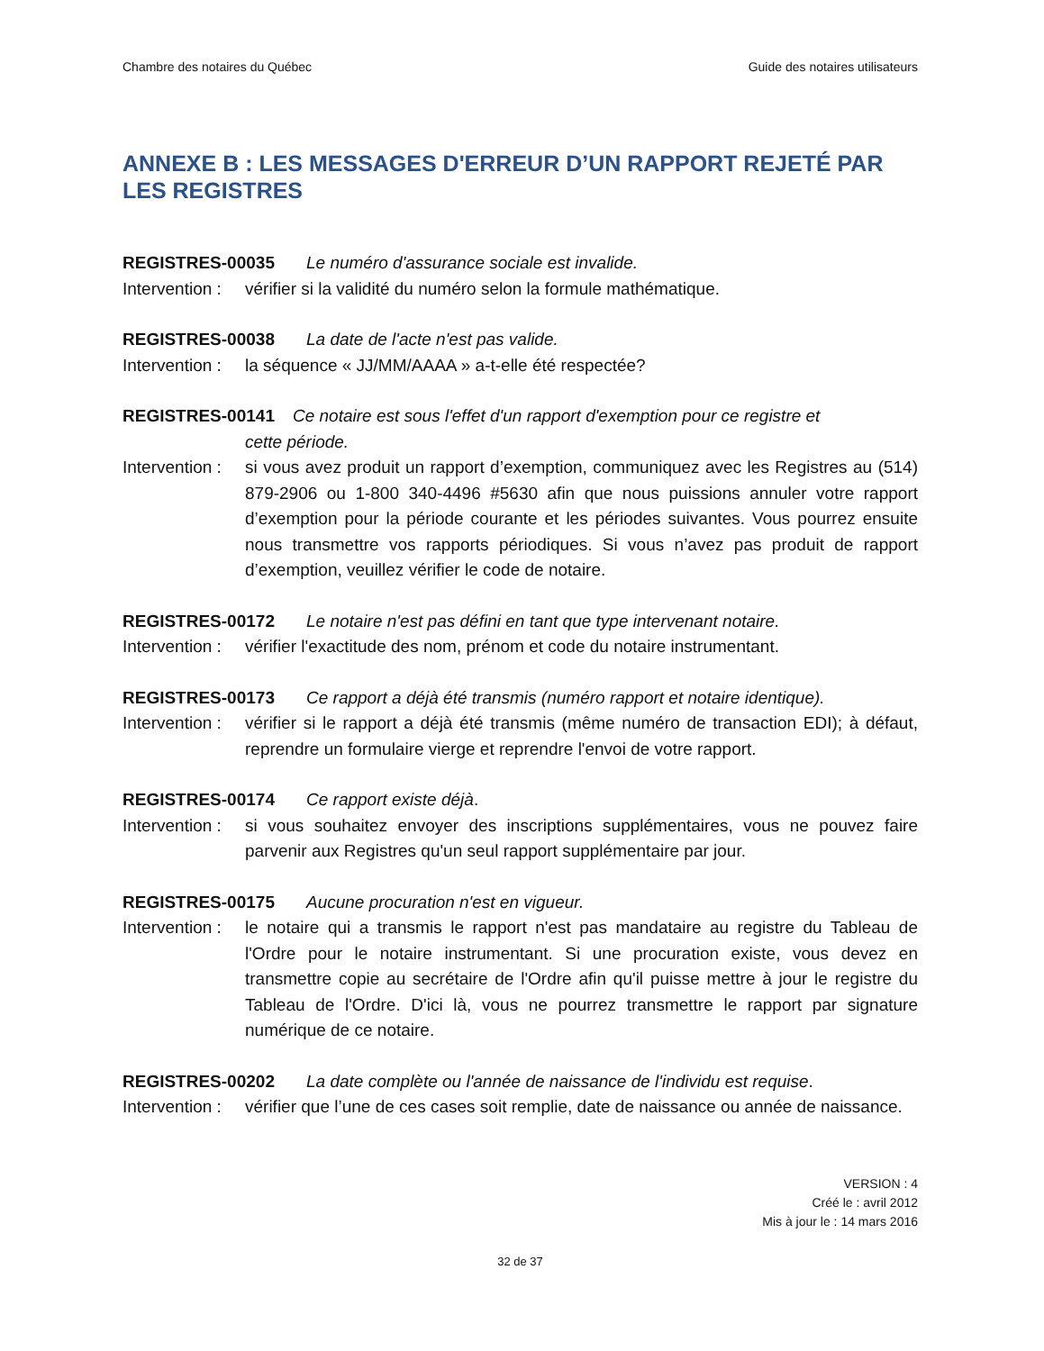Chambre des notaires du Québec Guide des notaires utilisateurs
ANNEXE B : LES MESSAGES D'ERREUR D’UN RAPPORT REJETÉ PAR LES REGISTRES
REGISTRES-00035 Le numéro d'assurance sociale est invalide.
Intervention : vérifier si la validité du numéro selon la formule mathématique.
REGISTRES-00038 La date de l'acte n'est pas valide.
Intervention : la séquence « JJ/MM/AAAA » a-t-elle été respectée?
REGISTRES-00141 Ce notaire est sous l'effet d'un rapport d'exemption pour ce registre et
cette période.
Intervention : si vous avez produit un rapport d’exemption, communiquez avec les Registres au (514) 879-2906 ou 1-800 340-4496 #5630 afin que nous puissions annuler votre rapport d’exemption pour la période courante et les périodes suivantes. Vous pourrez ensuite nous transmettre vos rapports périodiques. Si vous n’avez pas produit de rapport d’exemption, veuillez vérifier le code de notaire.
REGISTRES-00172 Le notaire n'est pas défini en tant que type intervenant notaire.
Intervention : vérifier l'exactitude des nom, prénom et code du notaire instrumentant.
REGISTRES-00173 Ce rapport a déjà été transmis (numéro rapport et notaire identique).
Intervention : vérifier si le rapport a déjà été transmis (même numéro de transaction EDI); à défaut, reprendre un formulaire vierge et reprendre l'envoi de votre rapport.
REGISTRES-00174 Ce rapport existe déjà.
Intervention : si vous souhaitez envoyer des inscriptions supplémentaires, vous ne pouvez faire parvenir aux Registres qu'un seul rapport supplémentaire par jour.
REGISTRES-00175 Aucune procuration n'est en vigueur.
Intervention : le notaire qui a transmis le rapport n'est pas mandataire au registre du Tableau de l'Ordre pour le notaire instrumentant. Si une procuration existe, vous devez en transmettre copie au secrétaire de l'Ordre afin qu'il puisse mettre à jour le registre du Tableau de l'Ordre. D'ici là, vous ne pourrez transmettre le rapport par signature numérique de ce notaire.
REGISTRES-00202 La date complète ou l'année de naissance de l'individu est requise.
Intervention : vérifier que l’une de ces cases soit remplie, date de naissance ou année de naissance.
VERSION : 4
Créé le : avril 2012
Mis à jour le : 14 mars 2016
32 de 37